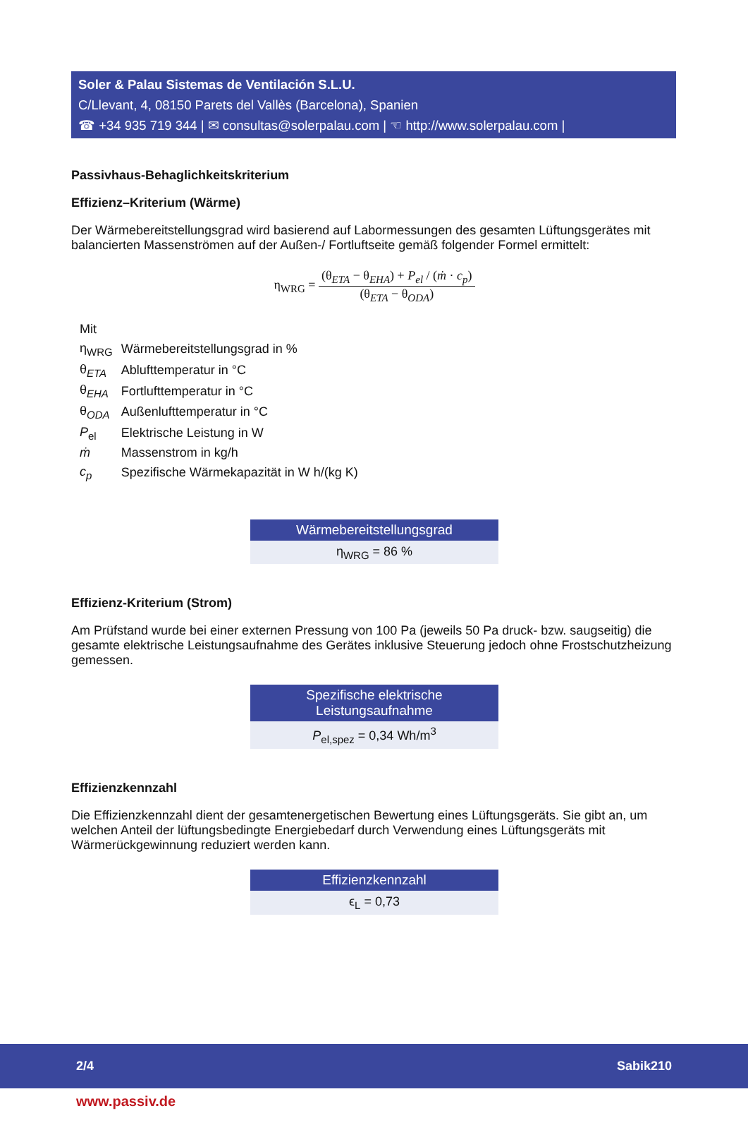Soler & Palau Sistemas de Ventilación S.L.U.
C/Llevant, 4, 08150 Parets del Vallès (Barcelona), Spanien
☎ +34 935 719 344 | ✉ consultas@solerpalau.com | ☜ http://www.solerpalau.com |
Passivhaus-Behaglichkeitskriterium
Effizienz–Kriterium (Wärme)
Der Wärmebereitstellungsgrad wird basierend auf Labormessungen des gesamten Lüftungsgerätes mit balancierten Massenströmen auf der Außen-/ Fortluftseite gemäß folgender Formel ermittelt:
η<sub>WRG</sub> = (θ<sub>ETA</sub> − θ<sub>EHA</sub>) + P<sub>el</sub> / (ṁ · c<sub>p</sub>) (θ<sub>ETA</sub> − θ<sub>ODA</sub>)
| Mit | |
| η<sub>WRG</sub> | Wärmebereitstellungsgrad in % |
| θ<sub>ETA</sub> | Ablufttemperatur in °C |
| θ<sub>EHA</sub> | Fortlufttemperatur in °C |
| θ<sub>ODA</sub> | Außenlufttemperatur in °C |
| P<sub>el</sub> | Elektrische Leistung in W |
| ṁ | Massenstrom in kg/h |
| c<sub>p</sub> | Spezifische Wärmekapazität in W h/(kg K) |
Wärmebereitstellungsgrad
η<sub>WRG</sub> = 86 %
Effizienz-Kriterium (Strom)
Am Prüfstand wurde bei einer externen Pressung von 100 Pa (jeweils 50 Pa druck- bzw. saugseitig) die gesamte elektrische Leistungsaufnahme des Gerätes inklusive Steuerung jedoch ohne Frost­schutzheizung gemessen.
Spezifische elektrische
Leistungsaufnahme
P<sub>el,spez</sub> = 0,34 Wh/m<sup>3</sup>
Effizienzkennzahl
Die Effizienzkennzahl dient der gesamtenergetischen Bewertung eines Lüftungsgeräts. Sie gibt an, um welchen Anteil der lüftungsbedingte Energiebedarf durch Verwendung eines Lüftungsgeräts mit Wärmerückgewinnung reduziert werden kann.
Effizienzkennzahl
ϵ<sub>L</sub> = 0,73
2/4 Sabik210
www.passiv.de